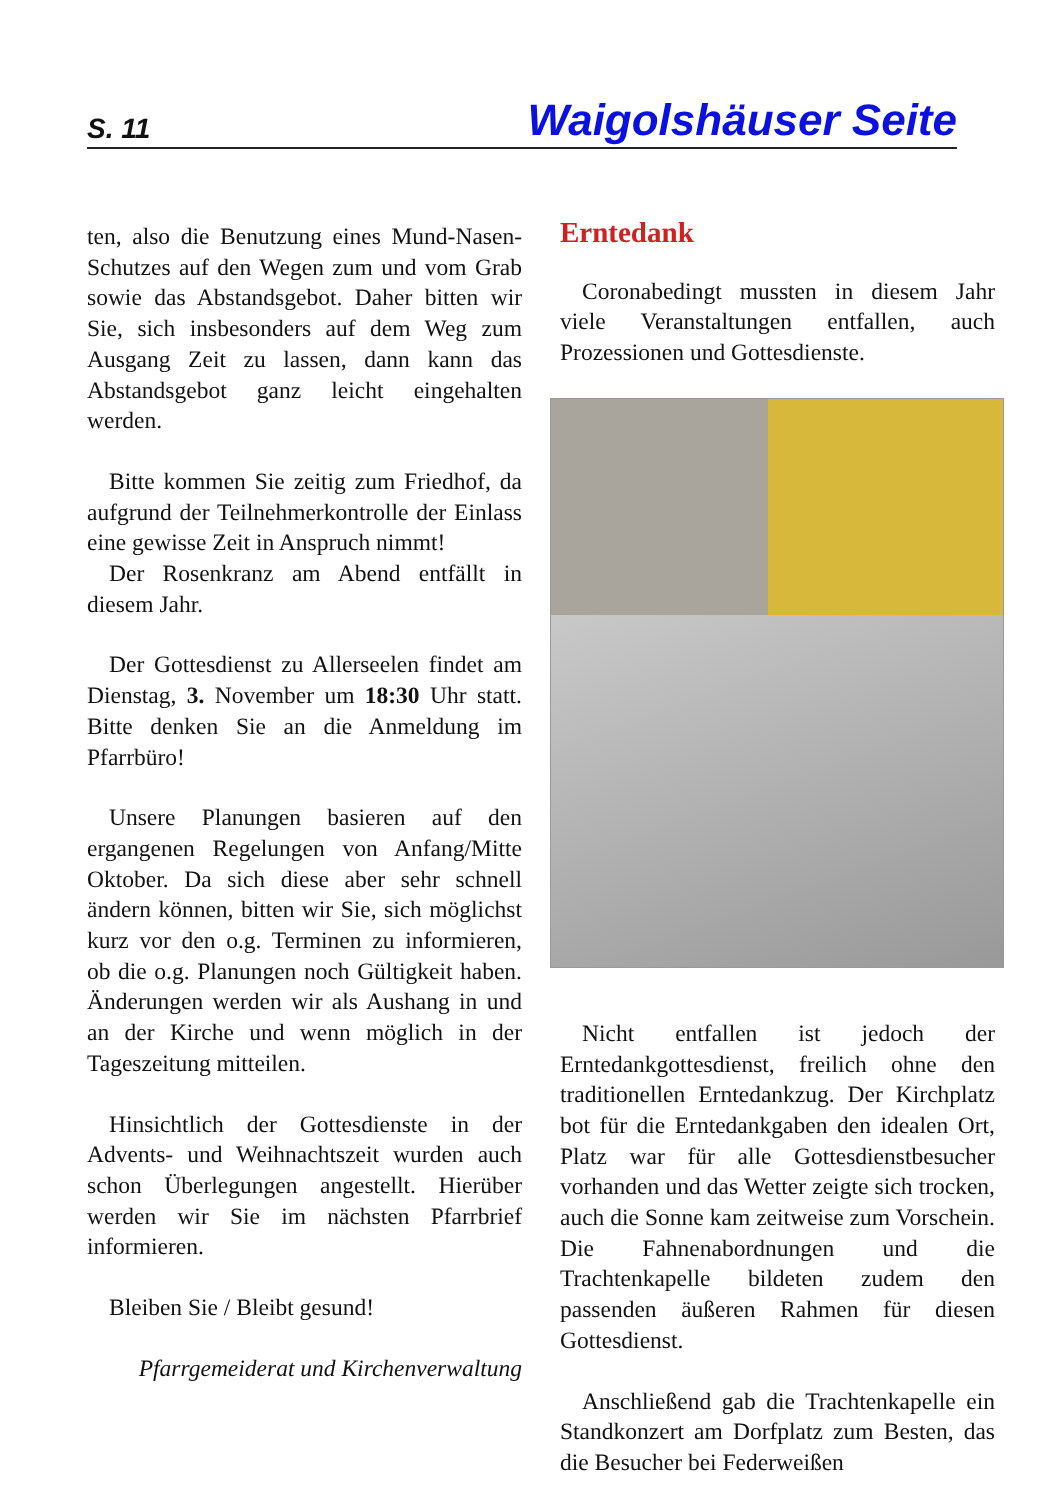S. 11 Waigolshäuser Seite
ten, also die Benutzung eines Mund-Nasen-Schutzes auf den Wegen zum und vom Grab sowie das Abstandsgebot. Daher bitten wir Sie, sich insbesonders auf dem Weg zum Ausgang Zeit zu lassen, dann kann das Abstandsgebot ganz leicht eingehalten werden.
Bitte kommen Sie zeitig zum Friedhof, da aufgrund der Teilnehmerkontrolle der Einlass eine gewisse Zeit in Anspruch nimmt!
Der Rosenkranz am Abend entfällt in diesem Jahr.
Der Gottesdienst zu Allerseelen findet am Dienstag, 3. November um 18:30 Uhr statt. Bitte denken Sie an die Anmeldung im Pfarrbüro!
Unsere Planungen basieren auf den ergangenen Regelungen von Anfang/Mitte Oktober. Da sich diese aber sehr schnell ändern können, bitten wir Sie, sich möglichst kurz vor den o.g. Terminen zu informieren, ob die o.g. Planungen noch Gültigkeit haben. Änderungen werden wir als Aushang in und an der Kirche und wenn möglich in der Tageszeitung mitteilen.
Hinsichtlich der Gottesdienste in der Advents- und Weihnachtszeit wurden auch schon Überlegungen angestellt. Hierüber werden wir Sie im nächsten Pfarrbrief informieren.
Bleiben Sie / Bleibt gesund!
Pfarrgemeiderat und Kirchenverwaltung
Erntedank
Coronabedingt mussten in diesem Jahr viele Veranstaltungen entfallen, auch Prozessionen und Gottesdienste.
Nicht entfallen ist jedoch der Erntedankgottesdienst, freilich ohne den traditionellen Erntedankzug. Der Kirchplatz bot für die Erntedankgaben den idealen Ort, Platz war für alle Gottesdienstbesucher vorhanden und das Wetter zeigte sich trocken, auch die Sonne kam zeitweise zum Vorschein. Die Fahnenabordnungen und die Trachtenkapelle bildeten zudem den passenden äußeren Rahmen für diesen Gottesdienst.
Anschließend gab die Trachtenkapelle ein Standkonzert am Dorfplatz zum Besten, das die Besucher bei Federweißen